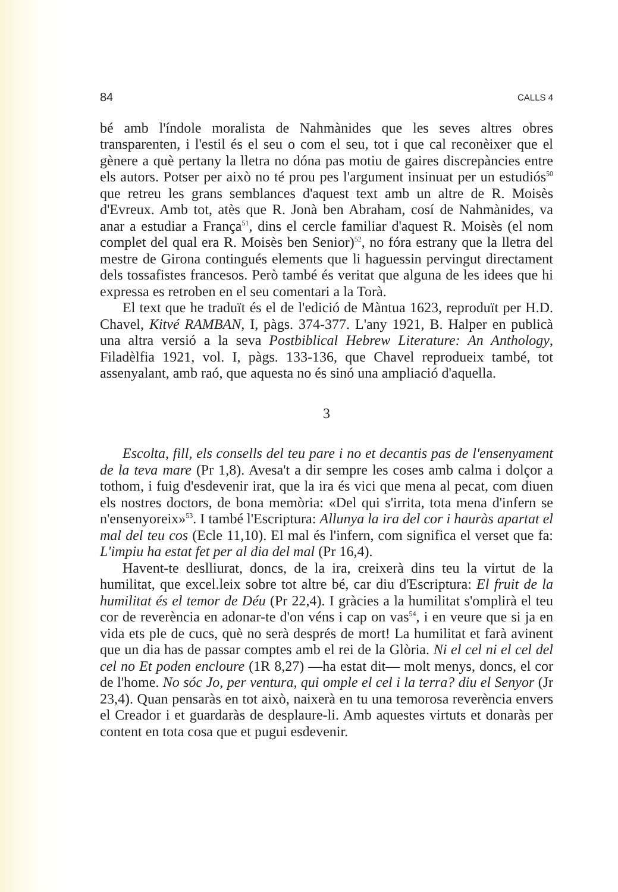84 CALLS 4
bé amb l'índole moralista de Nahmànides que les seves altres obres transparenten, i l'estil és el seu o com el seu, tot i que cal reconèixer que el gènere a què pertany la lletra no dóna pas motiu de gaires discrepàncies entre els autors. Potser per això no té prou pes l'argument insinuat per un estudiós<sup>50</sup> que retreu les grans semblances d'aquest text amb un altre de R. Moisès d'Evreux. Amb tot, atès que R. Jonà ben Abraham, cosí de Nahmànides, va anar a estudiar a França<sup>51</sup>, dins el cercle familiar d'aquest R. Moisès (el nom complet del qual era R. Moisès ben Senior)<sup>52</sup>, no fóra estrany que la lletra del mestre de Girona contingués elements que li haguessin pervingut directament dels tossafistes francesos. Però també és veritat que alguna de les idees que hi expressa es retroben en el seu comentari a la Torà.
El text que he traduït és el de l'edició de Màntua 1623, reproduït per H.D. Chavel, Kitvé RAMBAN, I, pàgs. 374-377. L'any 1921, B. Halper en publicà una altra versió a la seva Postbiblical Hebrew Literature: An Anthology, Filadèlfia 1921, vol. I, pàgs. 133-136, que Chavel reprodueix també, tot assenyalant, amb raó, que aquesta no és sinó una ampliació d'aquella.
3
Escolta, fill, els consells del teu pare i no et decantis pas de l'ensenyament de la teva mare (Pr 1,8). Avesa't a dir sempre les coses amb calma i dolçor a tothom, i fuig d'esdevenir irat, que la ira és vici que mena al pecat, com diuen els nostres doctors, de bona memòria: «Del qui s'irrita, tota mena d'infern se n'ensenyoreix»<sup>53</sup>. I també l'Escriptura: Allunya la ira del cor i hauràs apartat el mal del teu cos (Ecle 11,10). El mal és l'infern, com significa el verset que fa: L'impiu ha estat fet per al dia del mal (Pr 16,4).
Havent-te deslliurat, doncs, de la ira, creixerà dins teu la virtut de la humilitat, que excel.leix sobre tot altre bé, car diu d'Escriptura: El fruit de la humilitat és el temor de Déu (Pr 22,4). I gràcies a la humilitat s'omplirà el teu cor de reverència en adonar-te d'on véns i cap on vas<sup>54</sup>, i en veure que si ja en vida ets ple de cucs, què no serà després de mort! La humilitat et farà avinent que un dia has de passar comptes amb el rei de la Glòria. Ni el cel ni el cel del cel no Et poden encloure (1R 8,27) —ha estat dit— molt menys, doncs, el cor de l'home. No sóc Jo, per ventura, qui omple el cel i la terra? diu el Senyor (Jr 23,4). Quan pensaràs en tot això, naixerà en tu una temorosa reverència envers el Creador i et guardaràs de desplaure-li. Amb aquestes virtuts et donaràs per content en tota cosa que et pugui esdevenir.